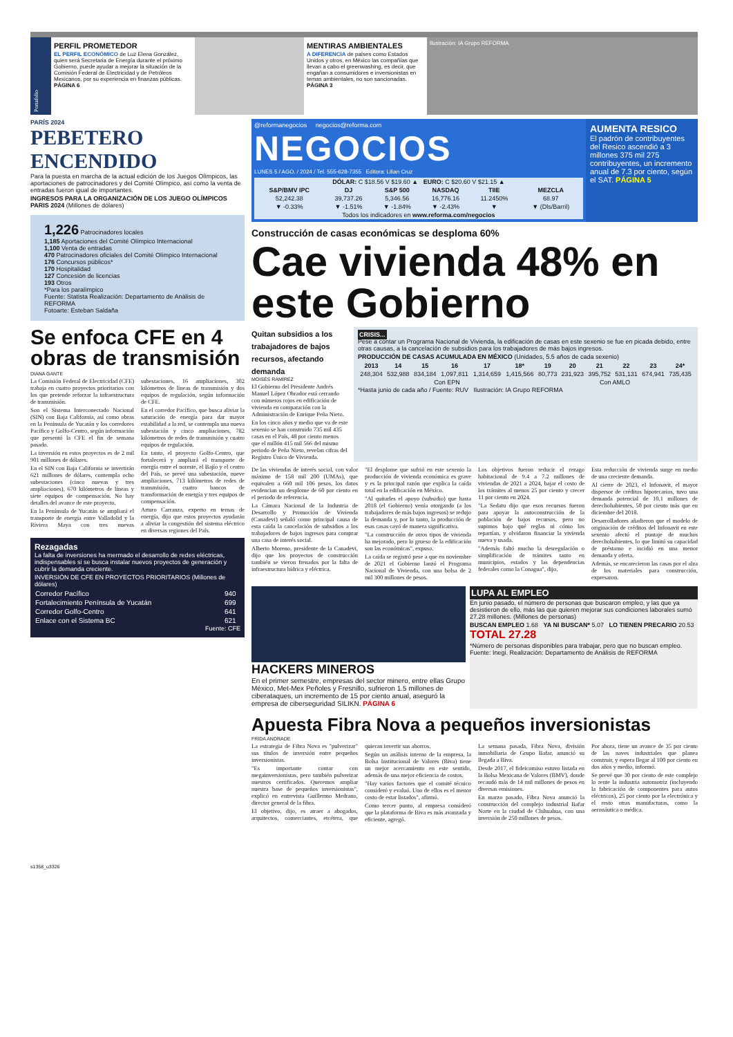Portafolio
PERFIL PROMETEDOR
EL PERFIL ECONÓMICO de Luz Elena González, quien será Secretaria de Energía durante el próximo Gobierno, puede ayudar a mejorar la situación de la Comisión Federal de Electricidad y de Petróleos Mexicanos, por su experiencia en finanzas públicas. PÁGINA 6
MENTIRAS AMBIENTALES
A DIFERENCIA de países como Estados Unidos y otros, en México las compañías que llevan a cabo el greenwashing, es decir, que engañan a consumidores e inversionistas en temas ambientales, no son sancionadas. PÁGINA 3
Ilustración: IA Grupo REFORMA
PARÍS 2024
PEBETERO ENCENDIDO
Para la puesta en marcha de la actual edición de los Juegos Olímpicos, las aportaciones de patrocinadores y del Comité Olímpico, así como la venta de entradas fueron igual de importantes.
INGRESOS PARA LA ORGANIZACIÓN DE LOS JUEGO OLÍMPICOS PARIS 2024 (Millones de dólares)
1,226 Patrocinadores locales
1,185 Aportaciones del Comité Olímpico Internacional
1,100 Venta de entradas
470 Patrocinadores oficiales del Comité Olímpico Internacional
176 Concursos públicos*
170 Hospitalidad
127 Concesión de licencias
193 Otros
*Para los paralímpico
Fuente: Statista Realización: Departamento de Análisis de REFORMA
Fotoarte: Esteban Saldaña
Se enfoca CFE en 4 obras de transmisión
DIANA GANTE
La Comisión Federal de Electricidad (CFE) trabaja en cuatro proyectos prioritarios con los que pretende reforzar la infraestructura de transmisión.
Son el Sistema Interconectado Nacional (SIN) con Baja California, así como obras en la Península de Yucatán y los corredores Pacífico y Golfo-Centro, según información que presentó la CFE el fin de semana pasado.
La inversión en estos proyectos es de 2 mil 901 millones de dólares.
En el SIN con Baja California se invertirán 621 millones de dólares, contempla ocho subestaciones (cinco nuevas y tres ampliaciones), 670 kilómetros de líneas y siete equipos de compensación. No hay detalles del avance de este proyecto.
En la Península de Yucatán se ampliará el transporte de energía entre Valladolid y la Riviera Maya con tres nuevas subestaciones, 16 ampliaciones, 302 kilómetros de líneas de transmisión y dos equipos de regulación, según información de CFE.
En el corredor Pacífico, que busca aliviar la saturación de energía para dar mayor estabilidad a la red, se contempla una nueva subestación y cinco ampliaciones, 782 kilómetros de redes de transmisión y cuatro equipos de regulación.
En tanto, el proyecto Golfo-Centro, que fortalecerá y ampliará el transporte de energía entre el noreste, el Bajío y el centro del País, se prevé una subestación, nueve ampliaciones, 713 kilómetros de redes de transmisión, cuatro bancos de transformación de energía y tres equipos de compensación.
Arturo Carranza, experto en temas de energía, dijo que estos proyectos ayudarán a aliviar la congestión del sistema eléctrico en diversas regiones del País.
Rezagadas
La falta de inversiones ha mermado el desarrollo de redes eléctricas, indispensables si se busca instalar nuevos proyectos de generación y cubrir la demanda creciente.
INVERSIÓN DE CFE EN PROYECTOS PRIORITARIOS (Millones de dólares)
| Corredor Pacífico | 940 |
| Fortalecimiento Península de Yucatán | 699 |
| Corredor Golfo-Centro | 641 |
| Enlace con el Sistema BC | 621 |
Fuente: CFE
@reformanegocios negocios@reforma.com
NEGOCIOS
LUNES 5 / AGO. / 2024 / Tel. 555-628-7355 Editora: Lilian Cruz
| DÓLAR: C $18.56 V $19.60 ▲ EURO: C $20.60 V $21.15 ▲ | | | | | |
| S&P/BMV IPC | DJ | S&P 500 | NASDAQ | TIIE | MEZCLA |
| 52,242.38 | 39,737.26 | 5,346.56 | 16,776.16 | 11.2450% | 68.97 |
| ▼ -0.33% | ▼ -1.51% | ▼ -1.84% | ▼ -2.43% | ▼ | ▼ (Dls/Barril) |
| Todos los indicadores en www.reforma.com/negocios | | | | | |
AUMENTA RESICO
El padrón de contribuyentes del Resico ascendió a 3 millones 375 mil 275 contribuyentes, un incremento anual de 7.3 por ciento, según el SAT. PÁGINA 5
Construcción de casas económicas se desploma 60%
Cae vivienda 48% en este Gobierno
Quitan subsidios a los trabajadores de bajos recursos, afectando demanda
MOISÉS RAMÍREZ
El Gobierno del Presidente Andrés Manuel López Obrador está cerrando con números rojos en edificación de vivienda en comparación con la Administración de Enrique Peña Nieto.
En los cinco años y medio que va de este sexenio se han construido 735 mil 435 casas en el País, 48 por ciento menos que el millón 415 mil 566 del mismo periodo de Peña Nieto, revelan cifras del Registro Único de Vivienda.
CRISIS...
Pese a contar un Programa Nacional de Vivienda, la edificación de casas en este sexenio se fue en picada debido, entre otras causas, a la cancelación de subsidios para los trabajadores de más bajos ingresos.
PRODUCCIÓN DE CASAS ACUMULADA EN MÉXICO (Unidades, 5.5 años de cada sexenio)
| 2013 | 14 | 15 | 16 | 17 | 18* | 19 | 20 | 21 | 22 | 23 | 24* |
| --- | --- | --- | --- | --- | --- | --- | --- | --- | --- | --- | --- |
| 248,304 | 532,988 | 834,184 | 1,097,811 | 1,314,659 | 1,415,566 | 80,773 | 231,923 | 395,752 | 531,131 | 674,941 | 735,435 |
| Con EPN | | | | | | Con AMLO | | | | | |
*Hasta junio de cada año / Fuente: RUV Ilustración: IA Grupo REFORMA
De las viviendas de interés social, con valor máximo de 158 mil 200 (UMAs), que equivalen a 660 mil 106 pesos, los datos evidencian un desplome de 60 por ciento en el periodo de referencia.
La Cámara Nacional de la Industria de Desarrollo y Promoción de Vivienda (Canadevi) señaló como principal causa de esta caída la cancelación de subsidios a los trabajadores de bajos ingresos para comprar una casa de interés social.
Alberto Moreno, presidente de la Canadevi, dijo que los proyectos de construcción también se vieron frenados por la falta de infraestructura hídrica y eléctrica.
"El desplome que sufrió en este sexenio la producción de vivienda económica es grave y es la principal razón que explica la caída total en la edificación en México.
"Al quitarles el apoyo (subsidio) que hasta 2018 (el Gobierno) venía otorgando (a los trabajadores de más bajos ingresos) se redujo la demanda y, por lo tanto, la producción de esas casas cayó de manera significativa.
"La construcción de otros tipos de vivienda ha mejorado, pero lo grueso de la edificación son las económicas", expuso.
La caída se registró pese a que en noviembre de 2021 el Gobierno lanzó el Programa Nacional de Vivienda, con una bolsa de 2 mil 300 millones de pesos.
Los objetivos fueron reducir el rezago habitacional de 9.4 a 7.2 millones de viviendas de 2021 a 2024, bajar el costo de los trámites al menos 25 por ciento y crecer 11 por ciento en 2024.
"La Sedatu dijo que esos recursos fueron para apoyar la autoconstrucción de la población de bajos recursos, pero no supimos bajo qué reglas ni cómo los repartían, y olvidaron financiar la vivienda nueva y usada.
"Además faltó mucho la desregulación o simplificación de trámites tanto en municipios, estados y las dependencias federales como la Conagua", dijo.
Esta reducción de vivienda surge en medio de una creciente demanda.
Al cierre de 2023, el Infonavit, el mayor dispersor de créditos hipotecarios, tuvo una demanda potencial de 10.1 millones de derechohabientes, 50 por ciento más que en diciembre del 2018.
Desarrolladores añadieron que el modelo de originación de créditos del Infonavit en este sexenio afectó el puntaje de muchos derechohabientes, lo que limitó su capacidad de préstamo e incidió en una menor demanda y oferta.
Además, se encarecieron las casas por el alza de los materiales para construcción, expresaron.
HACKERS MINEROS
En el primer semestre, empresas del sector minero, entre ellas Grupo México, Met-Mex Peñoles y Fresnillo, sufrieron 1.5 millones de ciberataques, un incremento de 15 por ciento anual, aseguró la empresa de ciberseguridad SILIKN. PÁGINA 6
LUPA AL EMPLEO
En junio pasado, el número de personas que buscaron empleo, y las que ya desistieron de ello, más las que quieren mejorar sus condiciones laborales sumó 27.28 millones. (Millones de personas)
BUSCAN EMPLEO 1.68 YA NI BUSCAN* 5.07 LO TIENEN PRECARIO 20.53 TOTAL 27.28
*Número de personas disponibles para trabajar, pero que no buscan empleo. Fuente: Inegi. Realización: Departamento de Análisis de REFORMA
Apuesta Fibra Nova a pequeños inversionistas
FRIDA ANDRADE
La estrategia de Fibra Nova es "pulverizar" sus títulos de inversión entre pequeños inversionistas.
"Es importante contar con megainversionistas, pero también pulverizar nuestros certificados. Queremos ampliar nuestra base de pequeños inversionistas", explicó en entrevista Guillermo Medrano, director general de la fibra.
El objetivo, dijo, es atraer a abogados, arquitectos, comerciantes, etcétera, que quieran invertir sus ahorros.
Según un análisis interno de la empresa, la Bolsa Institucional de Valores (Biva) tiene un mejor acercamiento en este sentido, además de una mejor eficiencia de costos.
"Hay varios factores que el comité técnico consideró y evaluó. Uno de ellos es el menor costo de estar listados", afirmó.
Como tercer punto, al empresa consideró que la plataforma de Biva es más avanzada y eficiente, agregó.
La semana pasada, Fibra Nova, división inmobiliaria de Grupo Bafar, anunció su llegada a Biva.
Desde 2017, el fideicomiso estuvo listada en la Bolsa Mexicana de Valores (BMV), donde recaudó más de 14 mil millones de pesos en diversas emisiones.
En marzo pasado, Fibra Nova anunció la construcción del complejo industrial Bafar Norte en la ciudad de Chihuahua, con una inversión de 250 millones de pesos.
Por ahora, tiene un avance de 35 por ciento de las naves industriales que planea construir, y espera llegar al 100 por ciento en dos años y medio, informó.
Se prevé que 30 por ciento de este complejo lo rente la industria automotriz (incluyendo la fabricación de componentes para autos eléctricos), 25 por ciento por la electrónica y el resto otras manufacturas, como la aeronáutica o médica.
s1358_u3326